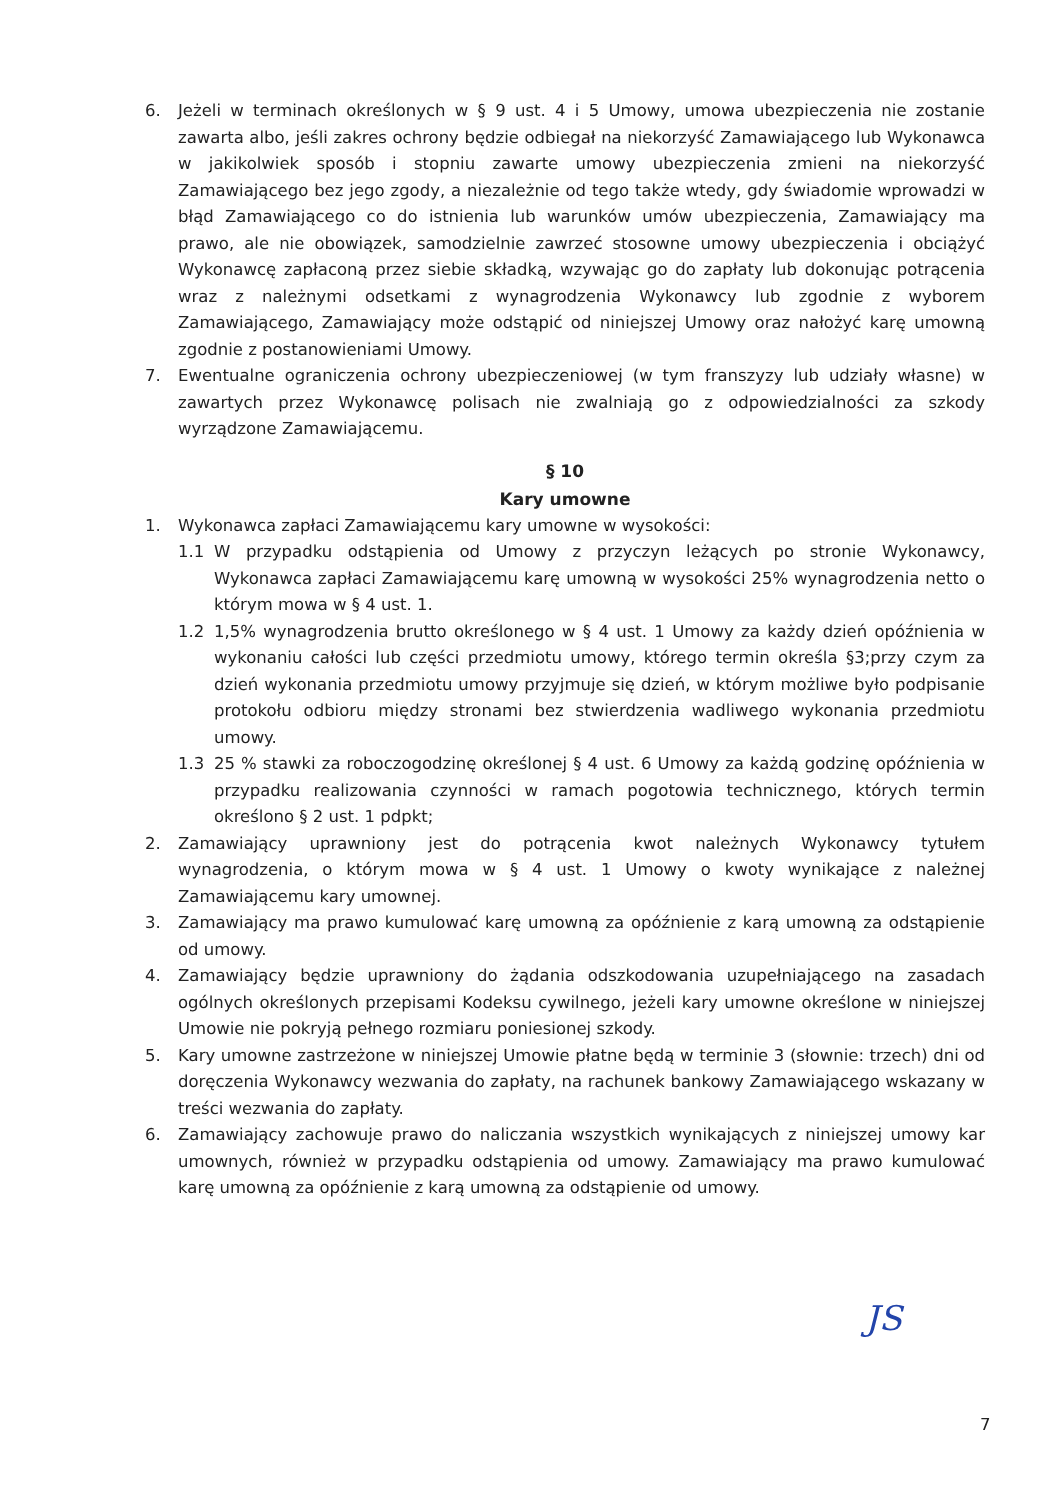6. Jeżeli w terminach określonych w § 9 ust. 4 i 5 Umowy, umowa ubezpieczenia nie zostanie zawarta albo, jeśli zakres ochrony będzie odbiegał na niekorzyść Zamawiającego lub Wykonawca w jakikolwiek sposób i stopniu zawarte umowy ubezpieczenia zmieni na niekorzyść Zamawiającego bez jego zgody, a niezależnie od tego także wtedy, gdy świadomie wprowadzi w błąd Zamawiającego co do istnienia lub warunków umów ubezpieczenia, Zamawiający ma prawo, ale nie obowiązek, samodzielnie zawrzeć stosowne umowy ubezpieczenia i obciążyć Wykonawcę zapłaconą przez siebie składką, wzywając go do zapłaty lub dokonując potrącenia wraz z należnymi odsetkami z wynagrodzenia Wykonawcy lub zgodnie z wyborem Zamawiającego, Zamawiający może odstąpić od niniejszej Umowy oraz nałożyć karę umowną zgodnie z postanowieniami Umowy.
7. Ewentualne ograniczenia ochrony ubezpieczeniowej (w tym franszyzy lub udziały własne) w zawartych przez Wykonawcę polisach nie zwalniają go z odpowiedzialności za szkody wyrządzone Zamawiającemu.
§ 10
Kary umowne
1. Wykonawca zapłaci Zamawiającemu kary umowne w wysokości:
1.1 W przypadku odstąpienia od Umowy z przyczyn leżących po stronie Wykonawcy, Wykonawca zapłaci Zamawiającemu karę umowną w wysokości 25% wynagrodzenia netto o którym mowa w § 4 ust. 1.
1.2 1,5% wynagrodzenia brutto określonego w § 4 ust. 1 Umowy za każdy dzień opóźnienia w wykonaniu całości lub części przedmiotu umowy, którego termin określa §3;przy czym za dzień wykonania przedmiotu umowy przyjmuje się dzień, w którym możliwe było podpisanie protokołu odbioru między stronami bez stwierdzenia wadliwego wykonania przedmiotu umowy.
1.3 25 % stawki za roboczogodzinę określonej § 4 ust. 6 Umowy za każdą godzinę opóźnienia w przypadku realizowania czynności w ramach pogotowia technicznego, których termin określono § 2 ust. 1 pdpkt;
2. Zamawiający uprawniony jest do potrącenia kwot należnych Wykonawcy tytułem wynagrodzenia, o którym mowa w § 4 ust. 1 Umowy o kwoty wynikające z należnej Zamawiającemu kary umownej.
3. Zamawiający ma prawo kumulować karę umowną za opóźnienie z karą umowną za odstąpienie od umowy.
4. Zamawiający będzie uprawniony do żądania odszkodowania uzupełniającego na zasadach ogólnych określonych przepisami Kodeksu cywilnego, jeżeli kary umowne określone w niniejszej Umowie nie pokryją pełnego rozmiaru poniesionej szkody.
5. Kary umowne zastrzeżone w niniejszej Umowie płatne będą w terminie 3 (słownie: trzech) dni od doręczenia Wykonawcy wezwania do zapłaty, na rachunek bankowy Zamawiającego wskazany w treści wezwania do zapłaty.
6. Zamawiający zachowuje prawo do naliczania wszystkich wynikających z niniejszej umowy kar umownych, również w przypadku odstąpienia od umowy. Zamawiający ma prawo kumulować karę umowną za opóźnienie z karą umowną za odstąpienie od umowy.
JS
7